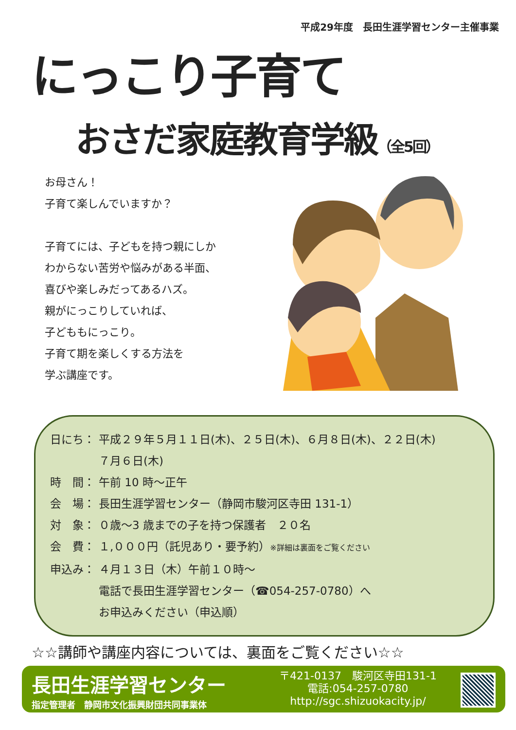平成29年度　長田生涯学習センター主催事業
にっこり子育て
おさだ家庭教育学級（全5回）
お母さん！
子育て楽しんでいますか？
子育てには、子どもを持つ親にしか
わからない苦労や悩みがある半面、
喜びや楽しみだってあるハズ。
親がにっこりしていれば、
子どももにっこり。
子育て期を楽しくする方法を
学ぶ講座です。
日にち： 平成２９年５月１１日(木)、２５日(木)、６月８日(木)、２２日(木)
７月６日(木)
時　間： 午前 10 時～正午
会　場： 長田生涯学習センター（静岡市駿河区寺田 131-1）
対　象： ０歳～3 歳までの子を持つ保護者　２０名
会　費： １,０００円（託児あり・要予約）※詳細は裏面をご覧ください
申込み： ４月１３日（木）午前１０時～
電話で長田生涯学習センター（☎054-257-0780）へ
お申込みください（申込順）
☆☆講師や講座内容については、裏面をご覧ください☆☆
長田生涯学習センター
指定管理者　静岡市文化振興財団共同事業体
〒421-0137　駿河区寺田131-1
電話:054-257-0780
http://sgc.shizuokacity.jp/